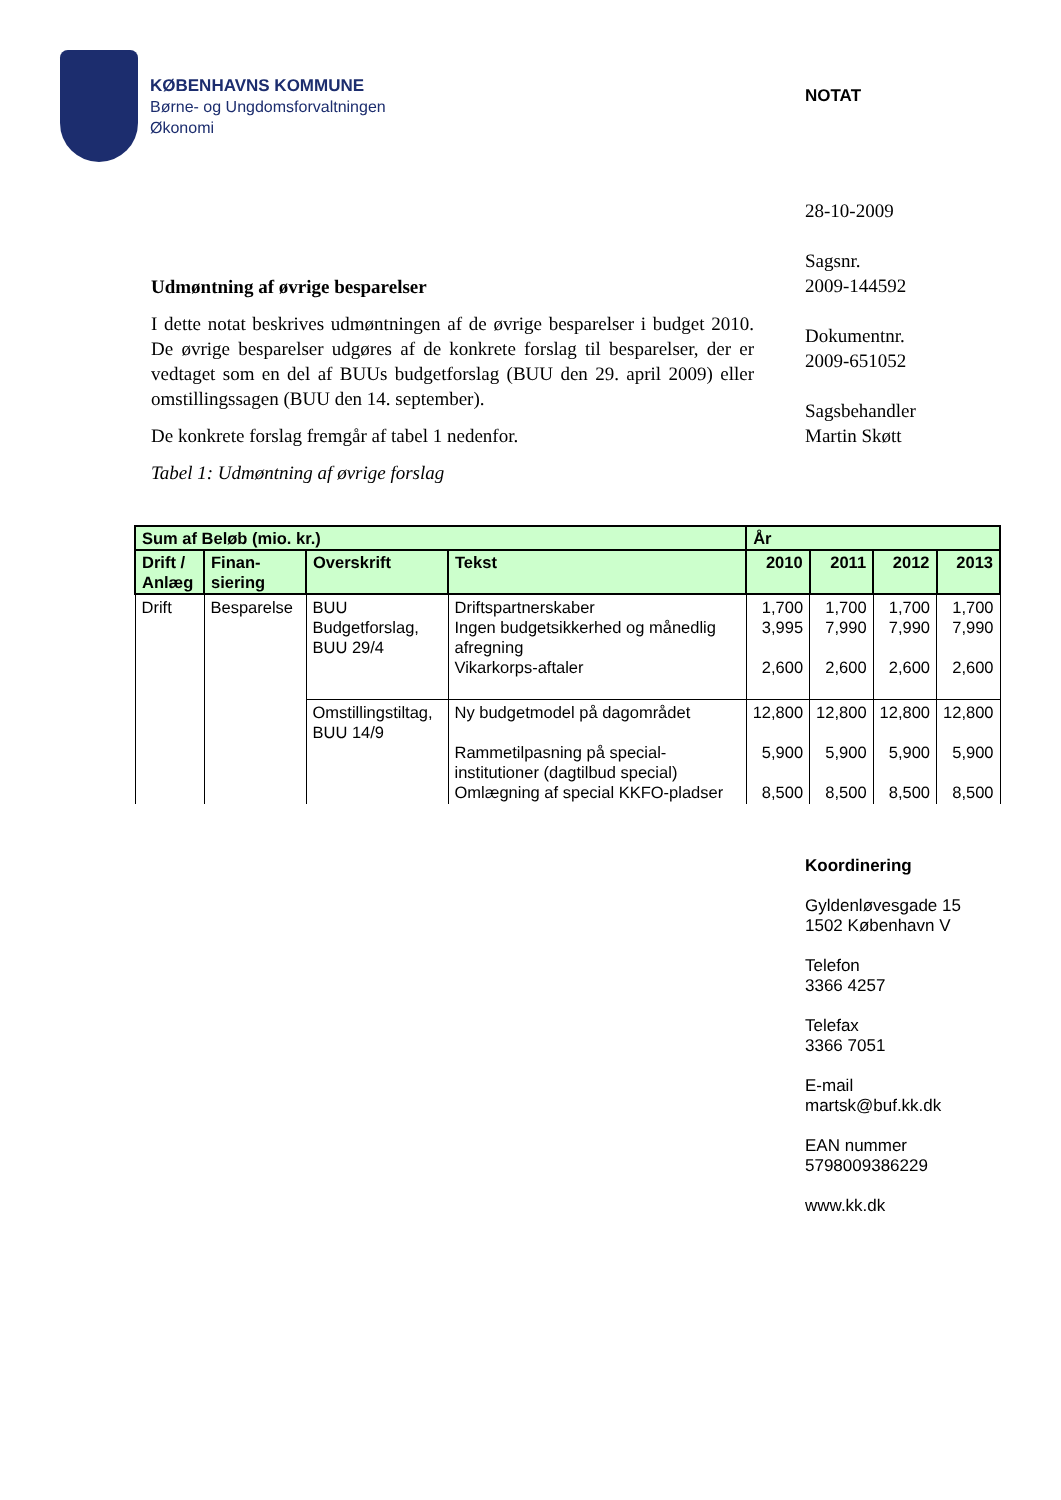KØBENHAVNS KOMMUNE
Børne- og Ungdomsforvaltningen
Økonomi
NOTAT
28-10-2009
Sagsnr.
2009-144592
Dokumentnr.
2009-651052
Sagsbehandler
Martin Skøtt
Udmøntning af øvrige besparelser
I dette notat beskrives udmøntningen af de øvrige besparelser i budget 2010. De øvrige besparelser udgøres af de konkrete forslag til besparelser, der er vedtaget som en del af BUUs budgetforslag (BUU den 29. april 2009) eller omstillingssagen (BUU den 14. september).
De konkrete forslag fremgår af tabel 1 nedenfor.
Tabel 1: Udmøntning af øvrige forslag
| Sum af Beløb (mio. kr.) | | | | År | | | |
| --- | --- | --- | --- | --- | --- | --- | --- |
| Drift / Anlæg | Finan-siering | Overskrift | Tekst | 2010 | 2011 | 2012 | 2013 |
| Drift | Besparelse | BUU Budgetforslag, BUU 29/4 | Driftspartnerskaber Ingen budgetsikkerhed og månedlig afregning Vikarkorps-aftaler | 1,700 3,995 2,600 | 1,700 7,990 2,600 | 1,700 7,990 2,600 | 1,700 7,990 2,600 |
| | | Omstillingstiltag, BUU 14/9 | Ny budgetmodel på dagområdet Rammetilpasning på special-institutioner (dagtilbud special) Omlægning af special KKFO-pladser | 12,800 5,900 8,500 | 12,800 5,900 8,500 | 12,800 5,900 8,500 | 12,800 5,900 8,500 |
Koordinering
Gyldenløvesgade 15
1502 København V
Telefon
3366 4257
Telefax
3366 7051
E-mail
martsk@buf.kk.dk
EAN nummer
5798009386229
www.kk.dk